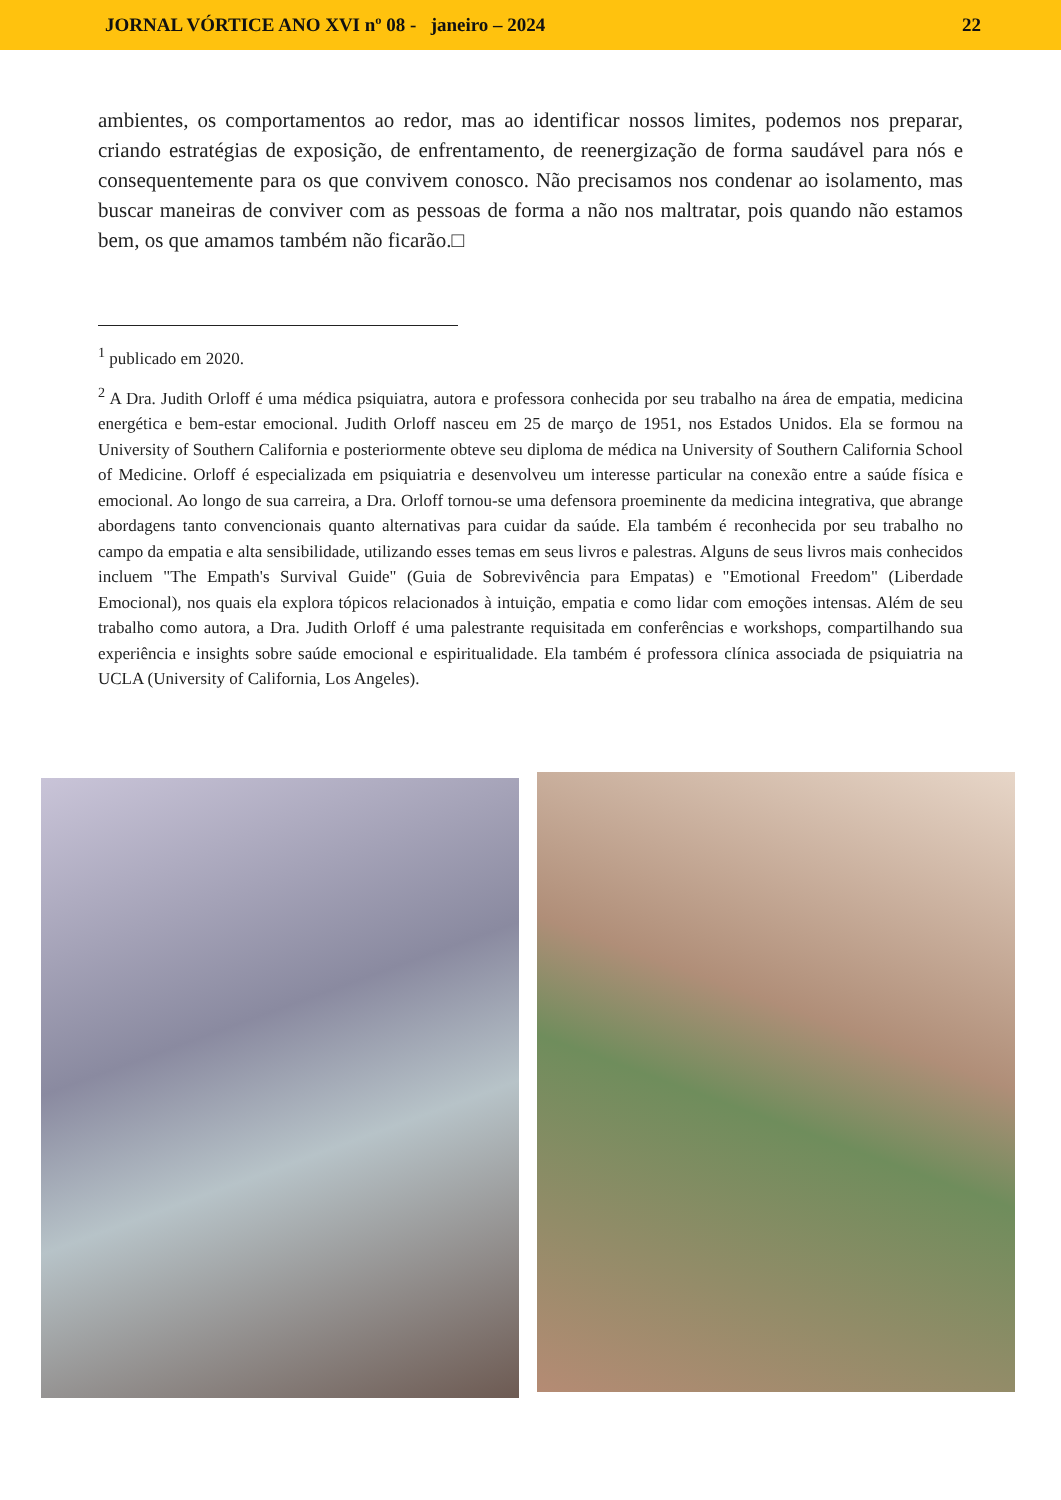JORNAL VÓRTICE ANO XVI nº 08 - janeiro – 2024 22
ambientes, os comportamentos ao redor, mas ao identificar nossos limites, podemos nos preparar, criando estratégias de exposição, de enfrentamento, de reenergização de forma saudável para nós e consequentemente para os que convivem conosco. Não precisamos nos condenar ao isolamento, mas buscar maneiras de conviver com as pessoas de forma a não nos maltratar, pois quando não estamos bem, os que amamos também não ficarão.□
<sup>1</sup> publicado em 2020.
<sup>2</sup> A Dra. Judith Orloff é uma médica psiquiatra, autora e professora conhecida por seu trabalho na área de empatia, medicina energética e bem-estar emocional. Judith Orloff nasceu em 25 de março de 1951, nos Estados Unidos. Ela se formou na University of Southern California e posteriormente obteve seu diploma de médica na University of Southern California School of Medicine. Orloff é especializada em psiquiatria e desenvolveu um interesse particular na conexão entre a saúde física e emocional. Ao longo de sua carreira, a Dra. Orloff tornou-se uma defensora proeminente da medicina integrativa, que abrange abordagens tanto convencionais quanto alternativas para cuidar da saúde. Ela também é reconhecida por seu trabalho no campo da empatia e alta sensibilidade, utilizando esses temas em seus livros e palestras. Alguns de seus livros mais conhecidos incluem "The Empath's Survival Guide" (Guia de Sobrevivência para Empatas) e "Emotional Freedom" (Liberdade Emocional), nos quais ela explora tópicos relacionados à intuição, empatia e como lidar com emoções intensas. Além de seu trabalho como autora, a Dra. Judith Orloff é uma palestrante requisitada em conferências e workshops, compartilhando sua experiência e insights sobre saúde emocional e espiritualidade. Ela também é professora clínica associada de psiquiatria na UCLA (University of California, Los Angeles).